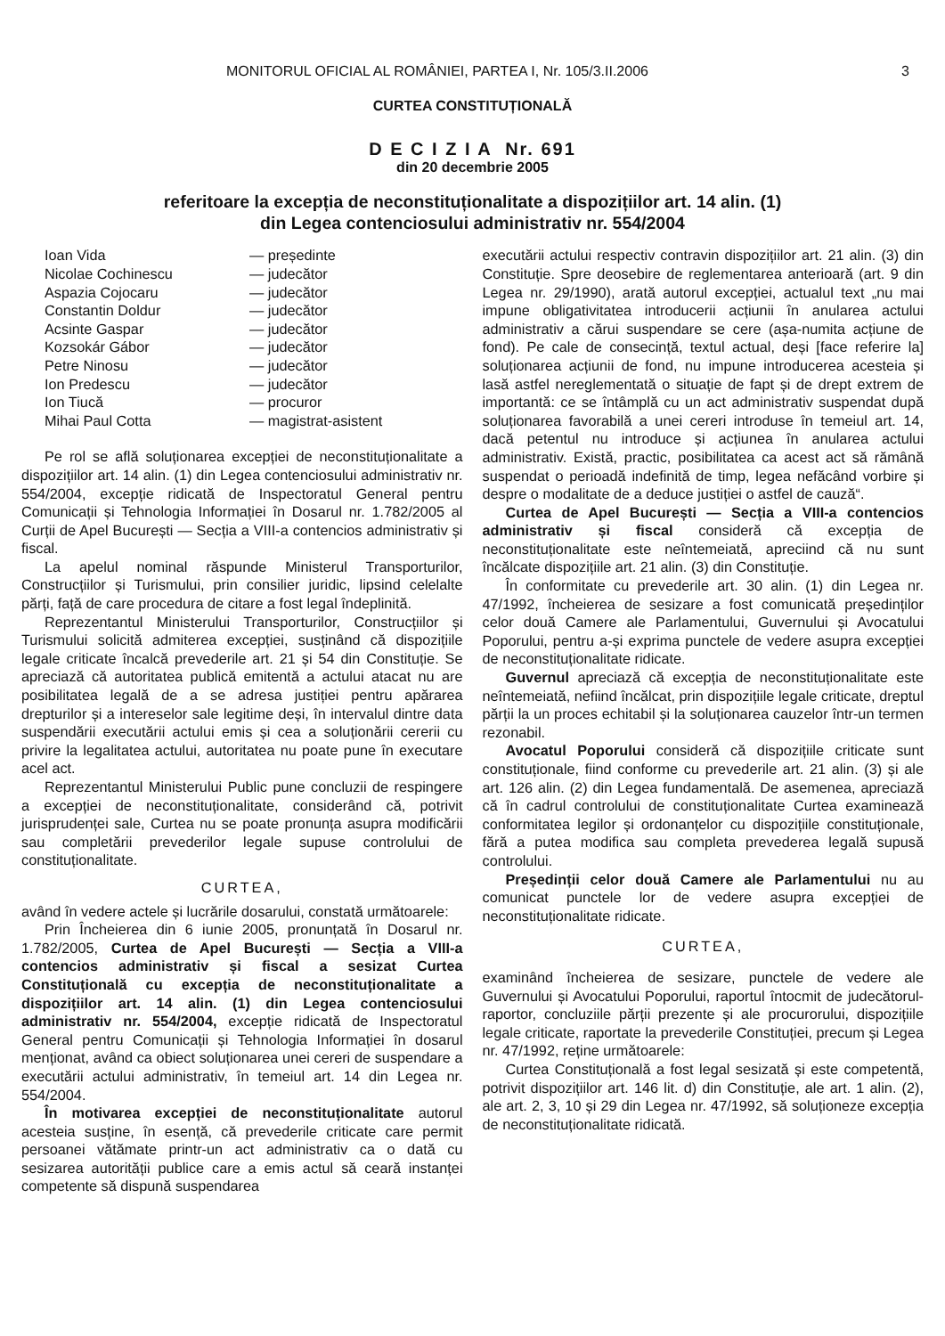MONITORUL OFICIAL AL ROMÂNIEI, PARTEA I, Nr. 105/3.II.2006 3
CURTEA CONSTITUȚIONALĂ
D E C I Z I A Nr. 691
din 20 decembrie 2005
referitoare la excepția de neconstituționalitate a dispozițiilor art. 14 alin. (1)
din Legea contenciosului administrativ nr. 554/2004
| Ioan Vida | — președinte |
| Nicolae Cochinescu | — judecător |
| Aspazia Cojocaru | — judecător |
| Constantin Doldur | — judecător |
| Acsinte Gaspar | — judecător |
| Kozsokár Gábor | — judecător |
| Petre Ninosu | — judecător |
| Ion Predescu | — judecător |
| Ion Tiucă | — procuror |
| Mihai Paul Cotta | — magistrat-asistent |
Pe rol se află soluționarea excepției de neconstituționalitate a dispozițiilor art. 14 alin. (1) din Legea contenciosului administrativ nr. 554/2004, excepție ridicată de Inspectoratul General pentru Comunicații și Tehnologia Informației în Dosarul nr. 1.782/2005 al Curții de Apel București — Secția a VIII-a contencios administrativ și fiscal.
La apelul nominal răspunde Ministerul Transporturilor, Construcțiilor și Turismului, prin consilier juridic, lipsind celelalte părți, față de care procedura de citare a fost legal îndeplinită.
Reprezentantul Ministerului Transporturilor, Construcțiilor și Turismului solicită admiterea excepției, susținând că dispozițiile legale criticate încalcă prevederile art. 21 și 54 din Constituție. Se apreciază că autoritatea publică emitentă a actului atacat nu are posibilitatea legală de a se adresa justiției pentru apărarea drepturilor și a intereselor sale legitime deși, în intervalul dintre data suspendării executării actului emis și cea a soluționării cererii cu privire la legalitatea actului, autoritatea nu poate pune în executare acel act.
Reprezentantul Ministerului Public pune concluzii de respingere a excepției de neconstituționalitate, considerând că, potrivit jurisprudenței sale, Curtea nu se poate pronunța asupra modificării sau completării prevederilor legale supuse controlului de constituționalitate.
CURTEA,
având în vedere actele și lucrările dosarului, constată următoarele:
Prin Încheierea din 6 iunie 2005, pronunțată în Dosarul nr. 1.782/2005, Curtea de Apel București — Secția a VIII-a contencios administrativ și fiscal a sesizat Curtea Constituțională cu excepția de neconstituționalitate a dispozițiilor art. 14 alin. (1) din Legea contenciosului administrativ nr. 554/2004, excepție ridicată de Inspectoratul General pentru Comunicații și Tehnologia Informației în dosarul menționat, având ca obiect soluționarea unei cereri de suspendare a executării actului administrativ, în temeiul art. 14 din Legea nr. 554/2004.
În motivarea excepției de neconstituționalitate autorul acesteia susține, în esență, că prevederile criticate care permit persoanei vătămate printr-un act administrativ ca o dată cu sesizarea autorității publice care a emis actul să ceară instanței competente să dispună suspendarea
executării actului respectiv contravin dispozițiilor art. 21 alin. (3) din Constituție. Spre deosebire de reglementarea anterioară (art. 9 din Legea nr. 29/1990), arată autorul excepției, actualul text „nu mai impune obligativitatea introducerii acțiunii în anularea actului administrativ a cărui suspendare se cere (așa-numita acțiune de fond). Pe cale de consecință, textul actual, deși [face referire la] soluționarea acțiunii de fond, nu impune introducerea acesteia și lasă astfel nereglementată o situație de fapt și de drept extrem de importantă: ce se întâmplă cu un act administrativ suspendat după soluționarea favorabilă a unei cereri introduse în temeiul art. 14, dacă petentul nu introduce și acțiunea în anularea actului administrativ. Există, practic, posibilitatea ca acest act să rămână suspendat o perioadă indefinită de timp, legea nefăcând vorbire și despre o modalitate de a deduce justiției o astfel de cauză“.
Curtea de Apel București — Secția a VIII-a contencios administrativ și fiscal consideră că excepția de neconstituționalitate este neîntemeiată, apreciind că nu sunt încălcate dispozițiile art. 21 alin. (3) din Constituție.
În conformitate cu prevederile art. 30 alin. (1) din Legea nr. 47/1992, încheierea de sesizare a fost comunicată președinților celor două Camere ale Parlamentului, Guvernului și Avocatului Poporului, pentru a-și exprima punctele de vedere asupra excepției de neconstituționalitate ridicate.
Guvernul apreciază că excepția de neconstituționalitate este neîntemeiată, nefiind încălcat, prin dispozițiile legale criticate, dreptul părții la un proces echitabil și la soluționarea cauzelor într-un termen rezonabil.
Avocatul Poporului consideră că dispozițiile criticate sunt constituționale, fiind conforme cu prevederile art. 21 alin. (3) și ale art. 126 alin. (2) din Legea fundamentală. De asemenea, apreciază că în cadrul controlului de constituționalitate Curtea examinează conformitatea legilor și ordonanțelor cu dispozițiile constituționale, fără a putea modifica sau completa prevederea legală supusă controlului.
Președinții celor două Camere ale Parlamentului nu au comunicat punctele lor de vedere asupra excepției de neconstituționalitate ridicate.
CURTEA,
examinând încheierea de sesizare, punctele de vedere ale Guvernului și Avocatului Poporului, raportul întocmit de judecătorul-raportor, concluziile părții prezente și ale procurorului, dispozițiile legale criticate, raportate la prevederile Constituției, precum și Legea nr. 47/1992, reține următoarele:
Curtea Constituțională a fost legal sesizată și este competentă, potrivit dispozițiilor art. 146 lit. d) din Constituție, ale art. 1 alin. (2), ale art. 2, 3, 10 și 29 din Legea nr. 47/1992, să soluționeze excepția de neconstituționalitate ridicată.